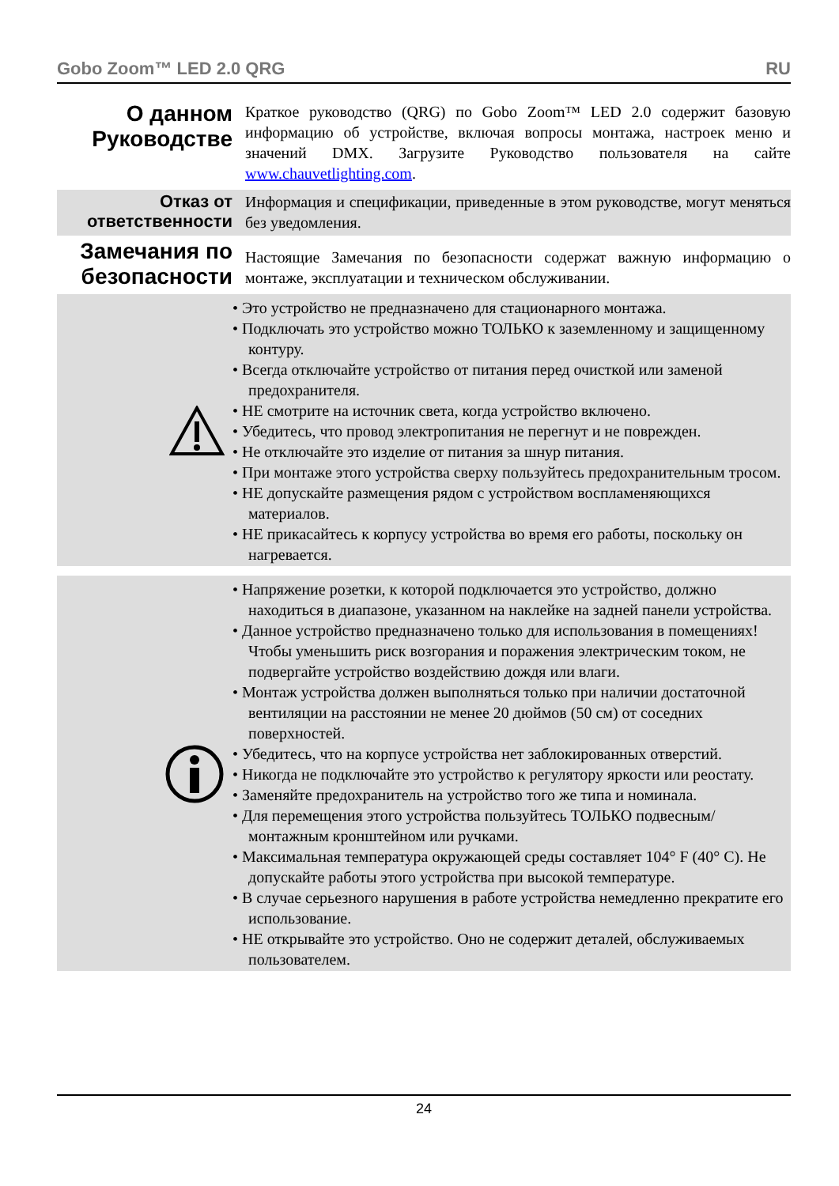Gobo Zoom™ LED 2.0 QRG RU
О данном Руководстве
Краткое руководство (QRG) по Gobo Zoom™ LED 2.0 содержит базовую информацию об устройстве, включая вопросы монтажа, настроек меню и значений DMX. Загрузите Руководство пользователя на сайте www.chauvetlighting.com.
Отказ от ответственности
Информация и спецификации, приведенные в этом руководстве, могут меняться без уведомления.
Замечания по безопасности
Настоящие Замечания по безопасности содержат важную информацию о монтаже, эксплуатации и техническом обслуживании.
• Это устройство не предназначено для стационарного монтажа.
• Подключать это устройство можно ТОЛЬКО к заземленному и защищенному контуру.
• Всегда отключайте устройство от питания перед очисткой или заменой предохранителя.
• НЕ смотрите на источник света, когда устройство включено.
• Убедитесь, что провод электропитания не перегнут и не поврежден.
• Не отключайте это изделие от питания за шнур питания.
• При монтаже этого устройства сверху пользуйтесь предохранительным тросом.
• НЕ допускайте размещения рядом с устройством воспламеняющихся материалов.
• НЕ прикасайтесь к корпусу устройства во время его работы, поскольку он нагревается.
• Напряжение розетки, к которой подключается это устройство, должно находиться в диапазоне, указанном на наклейке на задней панели устройства.
• Данное устройство предназначено только для использования в помещениях! Чтобы уменьшить риск возгорания и поражения электрическим током, не подвергайте устройство воздействию дождя или влаги.
• Монтаж устройства должен выполняться только при наличии достаточной вентиляции на расстоянии не менее 20 дюймов (50 см) от соседних поверхностей.
• Убедитесь, что на корпусе устройства нет заблокированных отверстий.
• Никогда не подключайте это устройство к регулятору яркости или реостату.
• Заменяйте предохранитель на устройство того же типа и номинала.
• Для перемещения этого устройства пользуйтесь ТОЛЬКО подвесным/монтажным кронштейном или ручками.
• Максимальная температура окружающей среды составляет 104° F (40° C). Не допускайте работы этого устройства при высокой температуре.
• В случае серьезного нарушения в работе устройства немедленно прекратите его использование.
• НЕ открывайте это устройство. Оно не содержит деталей, обслуживаемых пользователем.
24